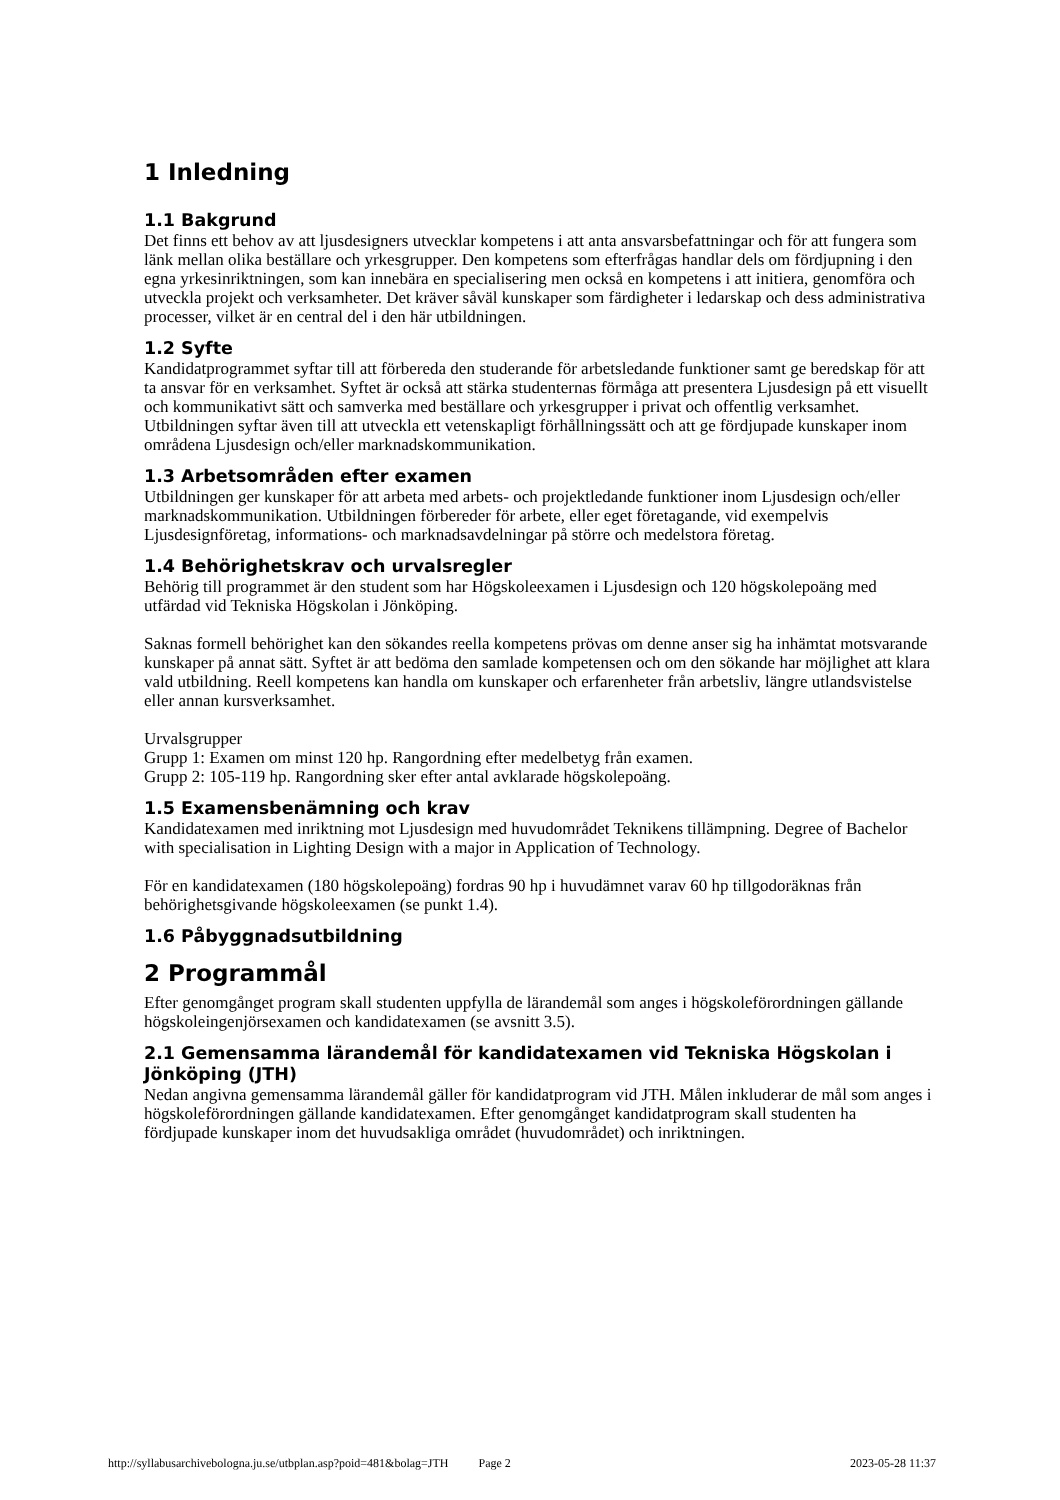1 Inledning
1.1 Bakgrund
Det finns ett behov av att ljusdesigners utvecklar kompetens i att anta ansvarsbefattningar och för att fungera som länk mellan olika beställare och yrkesgrupper. Den kompetens som efterfrågas handlar dels om fördjupning i den egna yrkesinriktningen, som kan innebära en specialisering men också en kompetens i att initiera, genomföra och utveckla projekt och verksamheter. Det kräver såväl kunskaper som färdigheter i ledarskap och dess administrativa processer, vilket är en central del i den här utbildningen.
1.2 Syfte
Kandidatprogrammet syftar till att förbereda den studerande för arbetsledande funktioner samt ge beredskap för att ta ansvar för en verksamhet. Syftet är också att stärka studenternas förmåga att presentera Ljusdesign på ett visuellt och kommunikativt sätt och samverka med beställare och yrkesgrupper i privat och offentlig verksamhet. Utbildningen syftar även till att utveckla ett vetenskapligt förhållningssätt och att ge fördjupade kunskaper inom områdena Ljusdesign och/eller marknadskommunikation.
1.3 Arbetsområden efter examen
Utbildningen ger kunskaper för att arbeta med arbets- och projektledande funktioner inom Ljusdesign och/eller marknadskommunikation. Utbildningen förbereder för arbete, eller eget företagande, vid exempelvis Ljusdesignföretag, informations- och marknadsavdelningar på större och medelstora företag.
1.4 Behörighetskrav och urvalsregler
Behörig till programmet är den student som har Högskoleexamen i Ljusdesign och 120 högskolepoäng med utfärdad vid Tekniska Högskolan i Jönköping.
Saknas formell behörighet kan den sökandes reella kompetens prövas om denne anser sig ha inhämtat motsvarande kunskaper på annat sätt. Syftet är att bedöma den samlade kompetensen och om den sökande har möjlighet att klara vald utbildning. Reell kompetens kan handla om kunskaper och erfarenheter från arbetsliv, längre utlandsvistelse eller annan kursverksamhet.
Urvalsgrupper
Grupp 1: Examen om minst 120 hp. Rangordning efter medelbetyg från examen.
Grupp 2: 105-119 hp. Rangordning sker efter antal avklarade högskolepoäng.
1.5 Examensbenämning och krav
Kandidatexamen med inriktning mot Ljusdesign med huvudområdet Teknikens tillämpning. Degree of Bachelor with specialisation in Lighting Design with a major in Application of Technology.
För en kandidatexamen (180 högskolepoäng) fordras 90 hp i huvudämnet varav 60 hp tillgodoräknas från behörighetsgivande högskoleexamen (se punkt 1.4).
1.6 Påbyggnadsutbildning
2 Programmål
Efter genomgånget program skall studenten uppfylla de lärandemål som anges i högskoleförordningen gällande högskoleingenjörsexamen och kandidatexamen (se avsnitt 3.5).
2.1 Gemensamma lärandemål för kandidatexamen vid Tekniska Högskolan i Jönköping (JTH)
Nedan angivna gemensamma lärandemål gäller för kandidatprogram vid JTH. Målen inkluderar de mål som anges i högskoleförordningen gällande kandidatexamen. Efter genomgånget kandidatprogram skall studenten ha fördjupade kunskaper inom det huvudsakliga området (huvudområdet) och inriktningen.
http://syllabusarchivebologna.ju.se/utbplan.asp?poid=481&bolag=JTH Page 2 2023-05-28 11:37